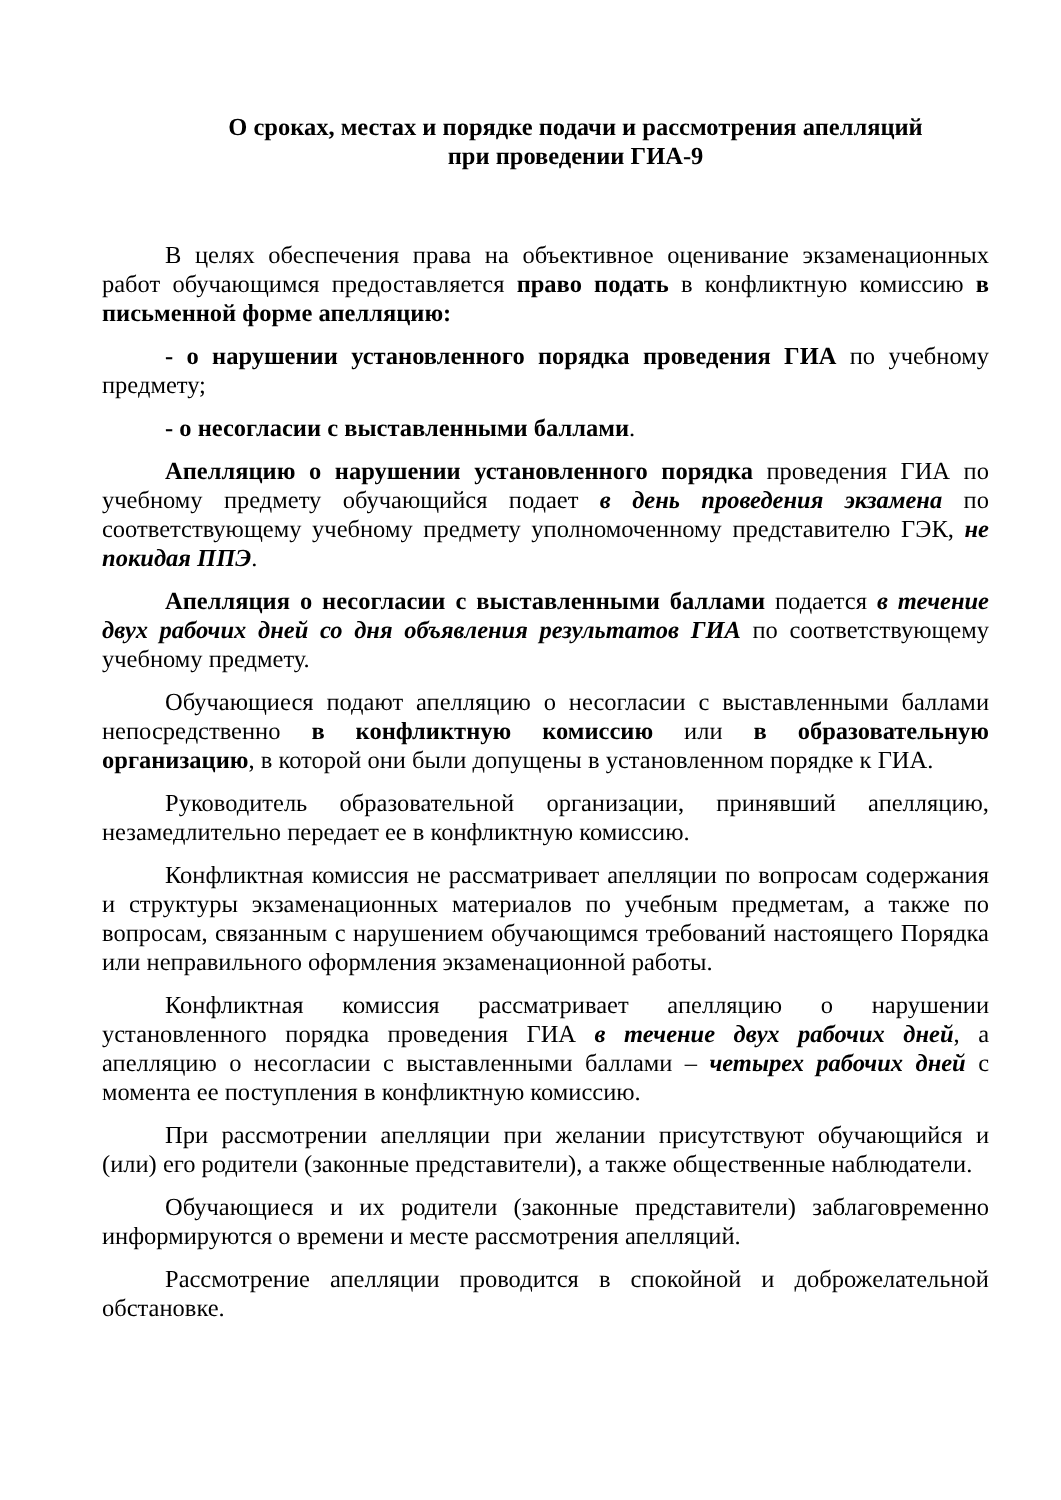О сроках, местах и порядке подачи и рассмотрения апелляций
при проведении ГИА-9
В целях обеспечения права на объективное оценивание экзаменационных работ обучающимся предоставляется право подать в конфликтную комиссию в письменной форме апелляцию:
- о нарушении установленного порядка проведения ГИА по учебному предмету;
- о несогласии с выставленными баллами.
Апелляцию о нарушении установленного порядка проведения ГИА по учебному предмету обучающийся подает в день проведения экзамена по соответствующему учебному предмету уполномоченному представителю ГЭК, не покидая ППЭ.
Апелляция о несогласии с выставленными баллами подается в течение двух рабочих дней со дня объявления результатов ГИА по соответствующему учебному предмету.
Обучающиеся подают апелляцию о несогласии с выставленными баллами непосредственно в конфликтную комиссию или в образовательную организацию, в которой они были допущены в установленном порядке к ГИА.
Руководитель образовательной организации, принявший апелляцию, незамедлительно передает ее в конфликтную комиссию.
Конфликтная комиссия не рассматривает апелляции по вопросам содержания и структуры экзаменационных материалов по учебным предметам, а также по вопросам, связанным с нарушением обучающимся требований настоящего Порядка или неправильного оформления экзаменационной работы.
Конфликтная комиссия рассматривает апелляцию о нарушении установленного порядка проведения ГИА в течение двух рабочих дней, а апелляцию о несогласии с выставленными баллами – четырех рабочих дней с момента ее поступления в конфликтную комиссию.
При рассмотрении апелляции при желании присутствуют обучающийся и (или) его родители (законные представители), а также общественные наблюдатели.
Обучающиеся и их родители (законные представители) заблаговременно информируются о времени и месте рассмотрения апелляций.
Рассмотрение апелляции проводится в спокойной и доброжелательной обстановке.